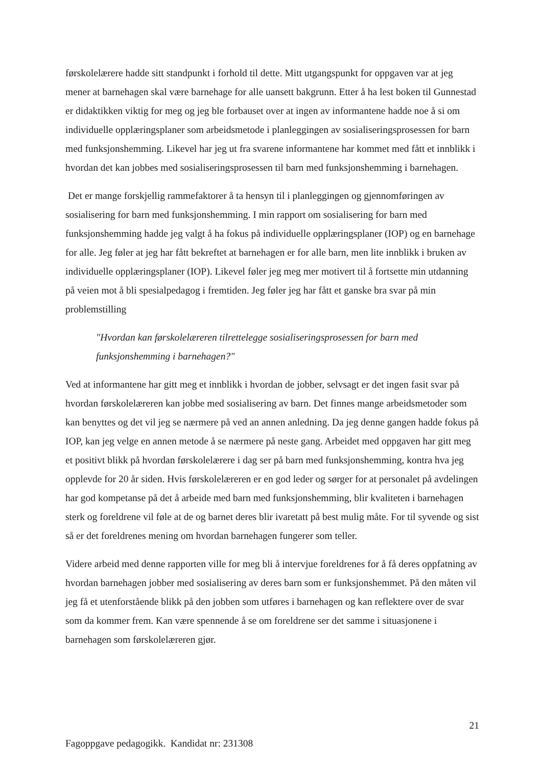førskolelærere hadde sitt standpunkt i forhold til dette. Mitt utgangspunkt for oppgaven var at jeg mener at barnehagen skal være barnehage for alle uansett bakgrunn. Etter å ha lest boken til Gunnestad er didaktikken viktig for meg og jeg ble forbauset over at ingen av informantene hadde noe å si om individuelle opplæringsplaner som arbeidsmetode i planleggingen av sosialiseringsprosessen for barn med funksjonshemming. Likevel har jeg ut fra svarene informantene har kommet med fått et innblikk i hvordan det kan jobbes med sosialiseringsprosessen til barn med funksjonshemming i barnehagen.
Det er mange forskjellig rammefaktorer å ta hensyn til i planleggingen og gjennomføringen av sosialisering for barn med funksjonshemming. I min rapport om sosialisering for barn med funksjonshemming hadde jeg valgt å ha fokus på individuelle opplæringsplaner (IOP) og en barnehage for alle. Jeg føler at jeg har fått bekreftet at barnehagen er for alle barn, men lite innblikk i bruken av individuelle opplæringsplaner (IOP). Likevel føler jeg meg mer motivert til å fortsette min utdanning på veien mot å bli spesialpedagog i fremtiden. Jeg føler jeg har fått et ganske bra svar på min problemstilling
"Hvordan kan førskolelæreren tilrettelegge sosialiseringsprosessen for barn med funksjonshemming i barnehagen?"
Ved at informantene har gitt meg et innblikk i hvordan de jobber, selvsagt er det ingen fasit svar på hvordan førskolelæreren kan jobbe med sosialisering av barn. Det finnes mange arbeidsmetoder som kan benyttes og det vil jeg se nærmere på ved an annen anledning. Da jeg denne gangen hadde fokus på IOP, kan jeg velge en annen metode å se nærmere på neste gang. Arbeidet med oppgaven har gitt meg et positivt blikk på hvordan førskolelærere i dag ser på barn med funksjonshemming, kontra hva jeg opplevde for 20 år siden. Hvis førskolelæreren er en god leder og sørger for at personalet på avdelingen har god kompetanse på det å arbeide med barn med funksjonshemming, blir kvaliteten i barnehagen sterk og foreldrene vil føle at de og barnet deres blir ivaretatt på best mulig måte. For til syvende og sist så er det foreldrenes mening om hvordan barnehagen fungerer som teller.
Videre arbeid med denne rapporten ville for meg bli å intervjue foreldrenes for å få deres oppfatning av hvordan barnehagen jobber med sosialisering av deres barn som er funksjonshemmet. På den måten vil jeg få et utenforstående blikk på den jobben som utføres i barnehagen og kan reflektere over de svar som da kommer frem. Kan være spennende å se om foreldrene ser det samme i situasjonene i barnehagen som førskolelæreren gjør.
21
Fagoppgave pedagogikk. Kandidat nr: 231308